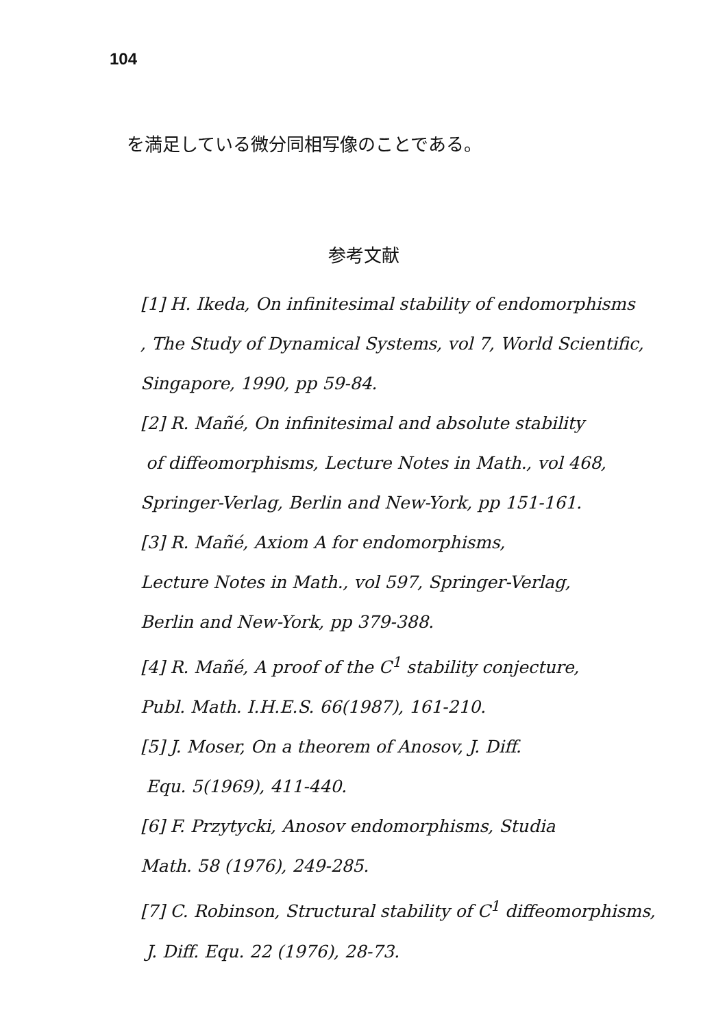104
を満足している微分同相写像のことである。
参考文献
[1] H. Ikeda, On infinitesimal stability of endomorphisms
, The Study of Dynamical Systems, vol 7, World Scientific,
Singapore, 1990, pp 59-84.
[2] R. Mañé, On infinitesimal and absolute stability
of diffeomorphisms, Lecture Notes in Math., vol 468,
Springer-Verlag, Berlin and New-York, pp 151-161.
[3] R. Mañé, Axiom A for endomorphisms,
Lecture Notes in Math., vol 597, Springer-Verlag,
Berlin and New-York, pp 379-388.
[4] R. Mañé, A proof of the C<sup>1</sup> stability conjecture,
Publ. Math. I.H.E.S. 66(1987), 161-210.
[5] J. Moser, On a theorem of Anosov, J. Diff.
Equ. 5(1969), 411-440.
[6] F. Przytycki, Anosov endomorphisms, Studia
Math. 58 (1976), 249-285.
[7] C. Robinson, Structural stability of C<sup>1</sup> diffeomorphisms,
J. Diff. Equ. 22 (1976), 28-73.